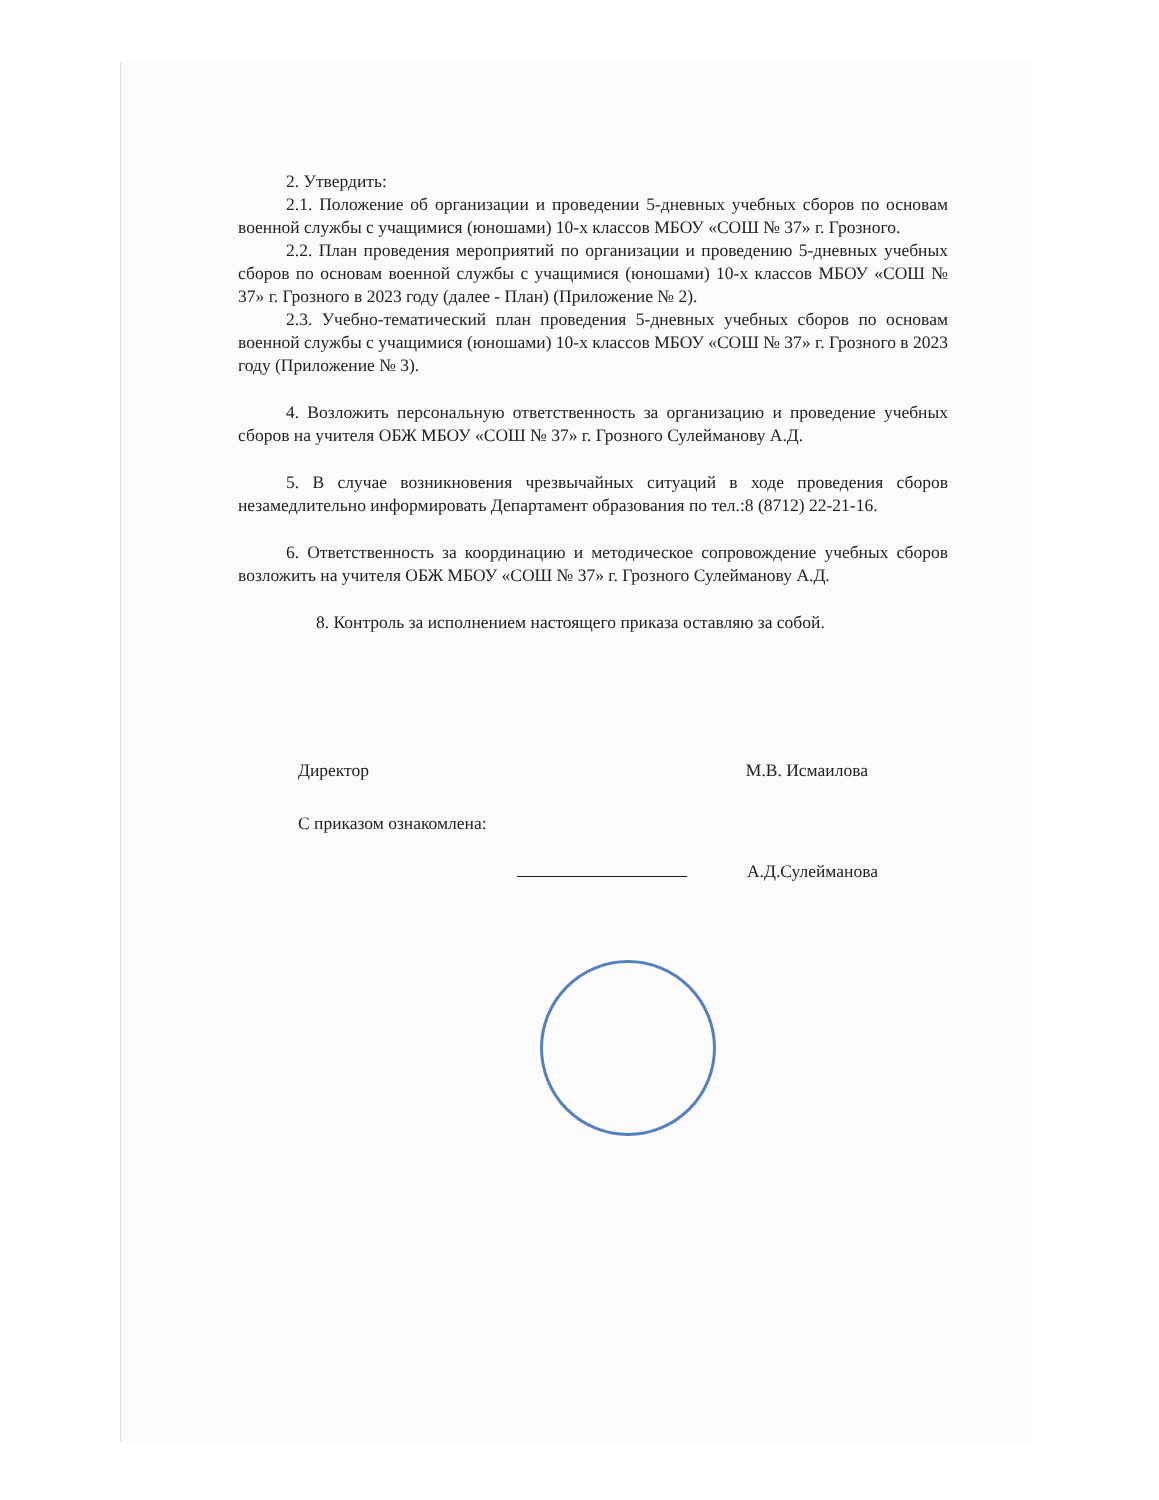2. Утвердить:
2.1. Положение об организации и проведении 5-дневных учебных сборов по основам военной службы с учащимися (юношами) 10-х классов МБОУ «СОШ № 37» г. Грозного.
2.2. План проведения мероприятий по организации и проведению 5-дневных учебных сборов по основам военной службы с учащимися (юношами) 10-х классов МБОУ «СОШ № 37» г. Грозного в 2023 году (далее - План) (Приложение № 2).
2.3. Учебно-тематический план проведения 5-дневных учебных сборов по основам военной службы с учащимися (юношами) 10-х классов МБОУ «СОШ № 37» г. Грозного в 2023 году (Приложение № 3).
4. Возложить персональную ответственность за организацию и проведение учебных сборов на учителя ОБЖ МБОУ «СОШ № 37» г. Грозного Сулейманову А.Д.
5. В случае возникновения чрезвычайных ситуаций в ходе проведения сборов незамедлительно информировать Департамент образования по тел.:8 (8712) 22-21-16.
6. Ответственность за координацию и методическое сопровождение учебных сборов возложить на учителя ОБЖ МБОУ «СОШ № 37» г. Грозного Сулейманову А.Д.
8. Контроль за исполнением настоящего приказа оставляю за собой.
Директор М.В. Исмаилова
С приказом ознакомлена:
А.Д.Сулейманова